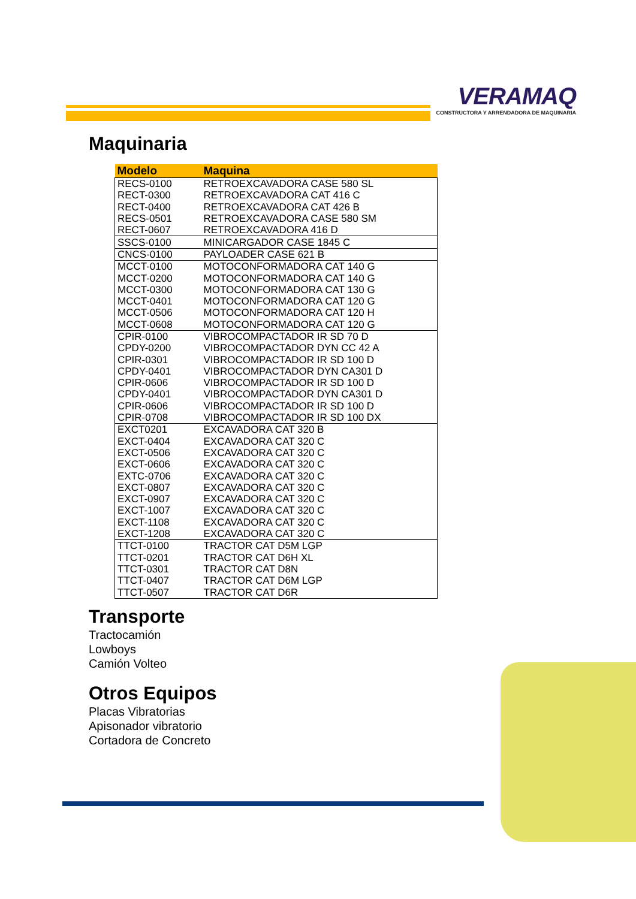VERAMAQ
CONSTRUCTORA Y ARRENDADORA DE MAQUINARIA
Maquinaria
| Modelo | Maquina |
| --- | --- |
| RECS-0100 | RETROEXCAVADORA CASE 580 SL |
| RECT-0300 | RETROEXCAVADORA CAT 416 C |
| RECT-0400 | RETROEXCAVADORA CAT 426 B |
| RECS-0501 | RETROEXCAVADORA CASE 580 SM |
| RECT-0607 | RETROEXCAVADORA 416 D |
| SSCS-0100 | MINICARGADOR CASE 1845 C |
| CNCS-0100 | PAYLOADER CASE 621 B |
| MCCT-0100 | MOTOCONFORMADORA CAT 140 G |
| MCCT-0200 | MOTOCONFORMADORA CAT 140 G |
| MCCT-0300 | MOTOCONFORMADORA CAT 130 G |
| MCCT-0401 | MOTOCONFORMADORA CAT 120 G |
| MCCT-0506 | MOTOCONFORMADORA CAT 120 H |
| MCCT-0608 | MOTOCONFORMADORA CAT 120 G |
| CPIR-0100 | VIBROCOMPACTADOR IR SD 70 D |
| CPDY-0200 | VIBROCOMPACTADOR DYN CC 42 A |
| CPIR-0301 | VIBROCOMPACTADOR IR SD 100 D |
| CPDY-0401 | VIBROCOMPACTADOR DYN CA301 D |
| CPIR-0606 | VIBROCOMPACTADOR IR SD 100 D |
| CPDY-0401 | VIBROCOMPACTADOR DYN CA301 D |
| CPIR-0606 | VIBROCOMPACTADOR IR SD 100 D |
| CPIR-0708 | VIBROCOMPACTADOR IR SD 100 DX |
| EXCT0201 | EXCAVADORA CAT 320 B |
| EXCT-0404 | EXCAVADORA CAT 320 C |
| EXCT-0506 | EXCAVADORA CAT 320 C |
| EXCT-0606 | EXCAVADORA CAT 320 C |
| EXTC-0706 | EXCAVADORA CAT 320 C |
| EXCT-0807 | EXCAVADORA CAT 320 C |
| EXCT-0907 | EXCAVADORA CAT 320 C |
| EXCT-1007 | EXCAVADORA CAT 320 C |
| EXCT-1108 | EXCAVADORA CAT 320 C |
| EXCT-1208 | EXCAVADORA CAT 320 C |
| TTCT-0100 | TRACTOR CAT D5M LGP |
| TTCT-0201 | TRACTOR CAT D6H XL |
| TTCT-0301 | TRACTOR CAT D8N |
| TTCT-0407 | TRACTOR CAT D6M LGP |
| TTCT-0507 | TRACTOR CAT D6R |
Transporte
Tractocamión
Lowboys
Camión Volteo
Otros Equipos
Placas Vibratorias
Apisonador vibratorio
Cortadora de Concreto